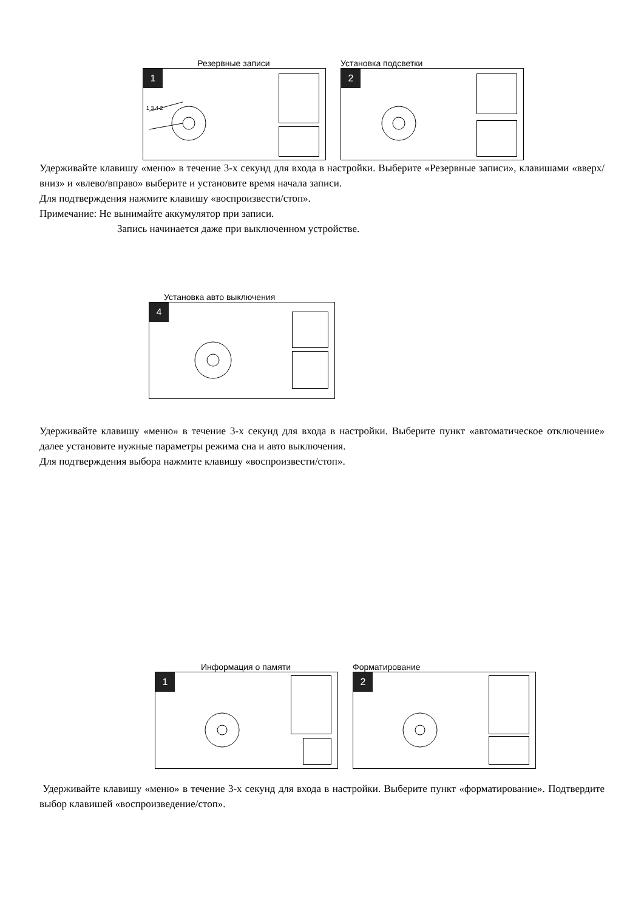Резервные записи
1
1 3 4 2
Установка подсветки
2
Удерживайте клавишу «меню» в течение 3-х секунд для входа в настройки. Выберите «Резервные записи», клавишами «вверх/вниз» и «влево/вправо» выберите и установите время начала записи.
Для подтверждения нажмите клавишу «воспроизвести/стоп».
Примечание: Не вынимайте аккумулятор при записи.
Запись начинается даже при выключенном устройстве.
Установка авто выключения
4
Удерживайте клавишу «меню» в течение 3-х секунд для входа в настройки. Выберите пункт «автоматическое отключение» далее установите нужные параметры режима сна и авто выключения.
Для подтверждения выбора нажмите клавишу «воспроизвести/стоп».
Информация о памяти
1
Форматирование
2
Удерживайте клавишу «меню» в течение 3-х секунд для входа в настройки. Выберите пункт «форматирование». Подтвердите выбор клавишей «воспроизведение/стоп».